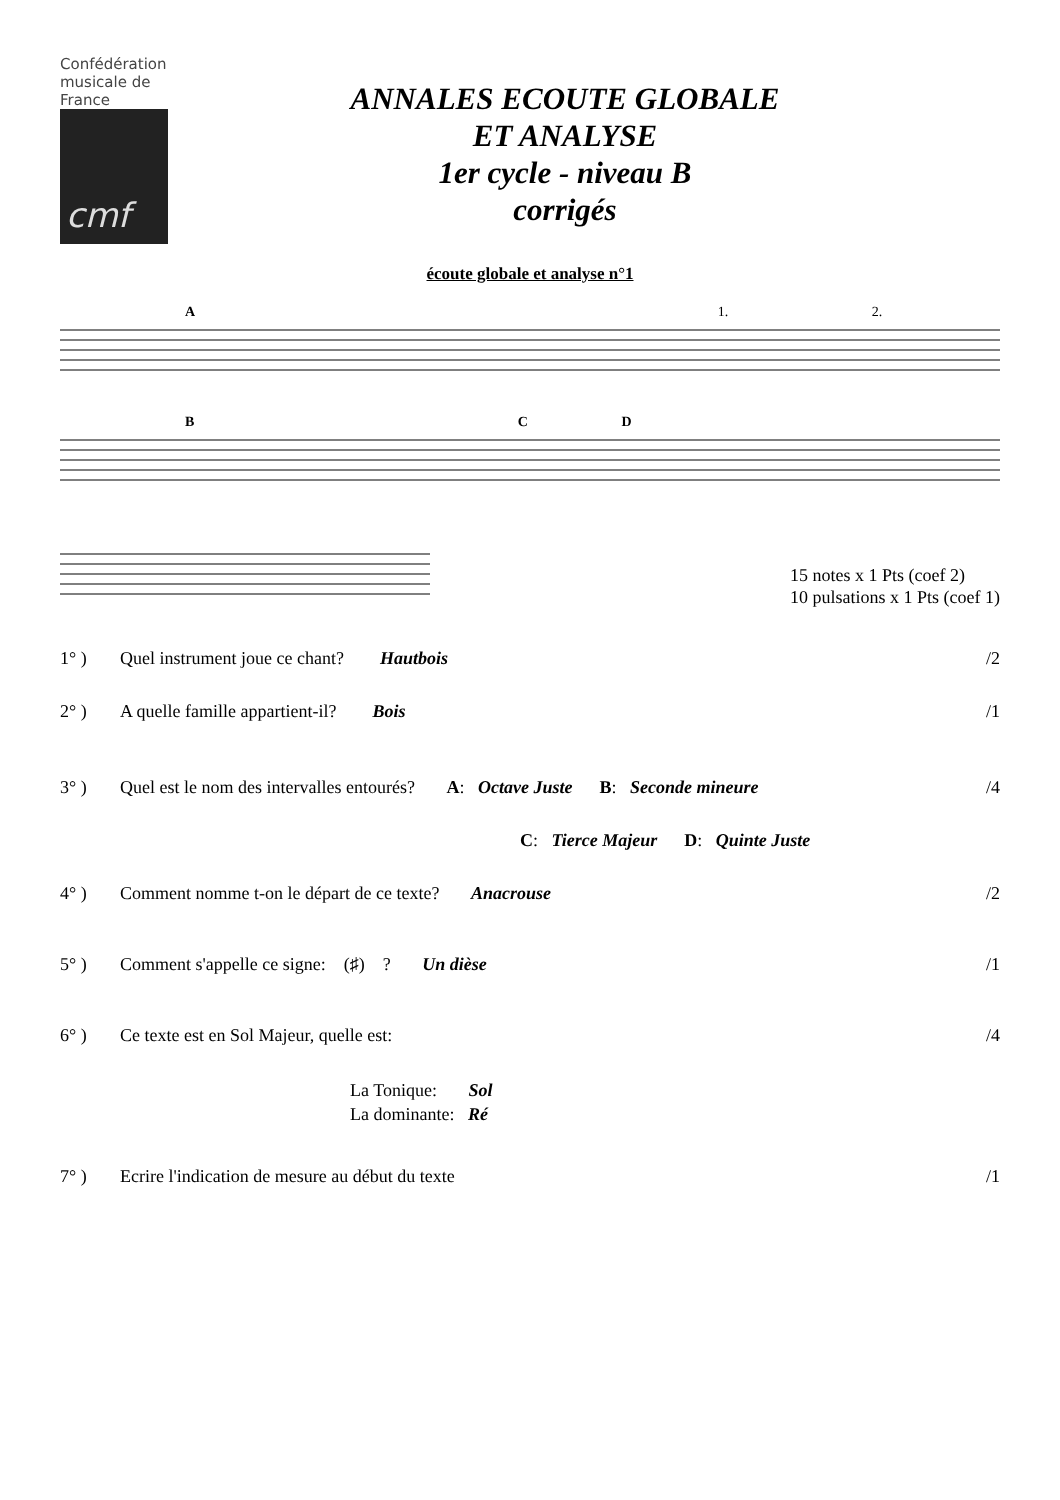Confédération
musicale de
France
cmf
ANNALES ECOUTE GLOBALE
ET ANALYSE
1er cycle - niveau B
corrigés
écoute globale et analyse n°1
A 1. 2.
B C D
15 notes x 1 Pts (coef 2)
10 pulsations x 1 Pts (coef 1)
1° ) Quel instrument joue ce chant? Hautbois /2
2° ) A quelle famille appartient-il? Bois /1
3° ) Quel est le nom des intervalles entourés? A: Octave Juste B: Seconde mineure /4
C: Tierce Majeur D: Quinte Juste
4° ) Comment nomme t-on le départ de ce texte? Anacrouse /2
5° ) Comment s'appelle ce signe: (♯) ? Un dièse /1
6° ) Ce texte est en Sol Majeur, quelle est: /4
La Tonique: Sol
La dominante: Ré
7° ) Ecrire l'indication de mesure au début du texte /1